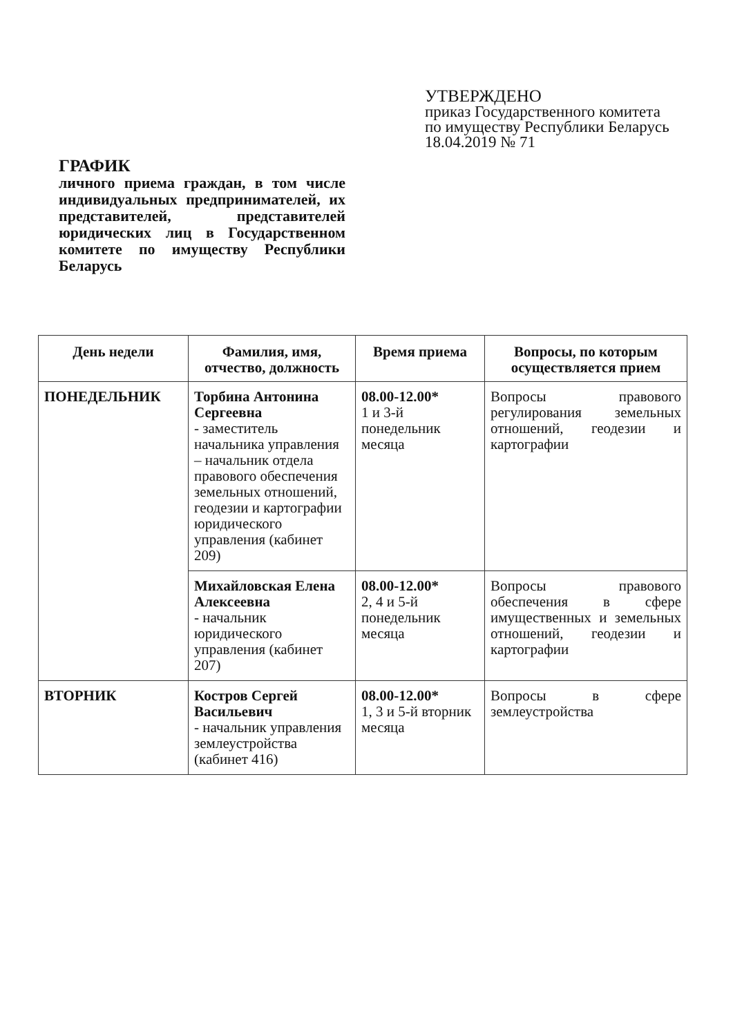УТВЕРЖДЕНО
приказ Государственного комитета
по имуществу Республики Беларусь
18.04.2019 № 71
ГРАФИК
личного приема граждан, в том числе индивидуальных предпринимателей, их представителей, представителей юридических лиц в Государственном комитете по имуществу Республики Беларусь
| День недели | Фамилия, имя, отчество, должность | Время приема | Вопросы, по которым осуществляется прием |
| --- | --- | --- | --- |
| ПОНЕДЕЛЬНИК | Торбина Антонина Сергеевна - заместитель начальника управления – начальник отдела правового обеспечения земельных отношений, геодезии и картографии юридического управления (кабинет 209) | 08.00-12.00* 1 и 3-й понедельник месяца | Вопросы правового регулирования земельных отношений, геодезии и картографии |
| | Михайловская Елена Алексеевна - начальник юридического управления (кабинет 207) | 08.00-12.00* 2, 4 и 5-й понедельник месяца | Вопросы правового обеспечения в сфере имущественных и земельных отношений, геодезии и картографии |
| ВТОРНИК | Костров Сергей Васильевич - начальник управления землеустройства (кабинет 416) | 08.00-12.00* 1, 3 и 5-й вторник месяца | Вопросы в сфере землеустройства |